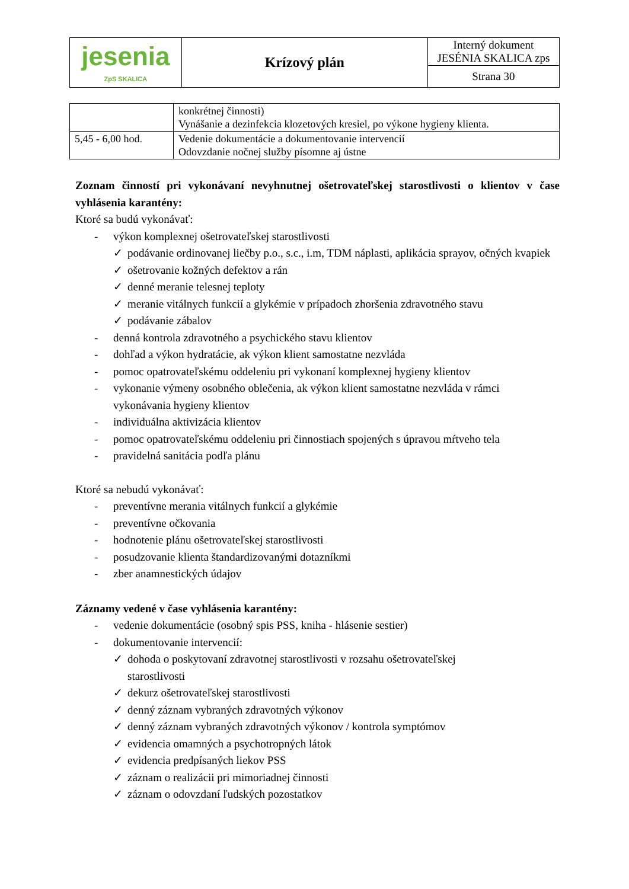| jesenia ZpS SKALICA | Krízový plán | Interný dokument JESÉNIA SKALICA zps |
| | | Strana 30 |
| | konkrétnej činnosti) Vynášanie a dezinfekcia klozetových kresiel, po výkone hygieny klienta. |
| 5,45 - 6,00 hod. | Vedenie dokumentácie a dokumentovanie intervencií Odovzdanie nočnej služby písomne aj ústne |
Zoznam činností pri vykonávaní nevyhnutnej ošetrovateľskej starostlivosti o klientov v čase vyhlásenia karantény:
Ktoré sa budú vykonávať:
- výkon komplexnej ošetrovateľskej starostlivosti
✓ podávanie ordinovanej liečby p.o., s.c., i.m, TDM náplasti, aplikácia sprayov, očných kvapiek
✓ ošetrovanie kožných defektov a rán
✓ denné meranie telesnej teploty
✓ meranie vitálnych funkcií a glykémie v prípadoch zhoršenia zdravotného stavu
✓ podávanie zábalov
- denná kontrola zdravotného a psychického stavu klientov
- dohľad a výkon hydratácie, ak výkon klient samostatne nezvláda
- pomoc opatrovateľskému oddeleniu pri vykonaní komplexnej hygieny klientov
- vykonanie výmeny osobného oblečenia, ak výkon klient samostatne nezvláda v rámci vykonávania hygieny klientov
- individuálna aktivizácia klientov
- pomoc opatrovateľskému oddeleniu pri činnostiach spojených s úpravou mŕtveho tela
- pravidelná sanitácia podľa plánu
Ktoré sa nebudú vykonávať:
- preventívne merania vitálnych funkcií a glykémie
- preventívne očkovania
- hodnotenie plánu ošetrovateľskej starostlivosti
- posudzovanie klienta štandardizovanými dotazníkmi
- zber anamnestických údajov
Záznamy vedené v čase vyhlásenia karantény:
- vedenie dokumentácie (osobný spis PSS, kniha - hlásenie sestier)
- dokumentovanie intervencií:
✓ dohoda o poskytovaní zdravotnej starostlivosti v rozsahu ošetrovateľskej
starostlivosti
✓ dekurz ošetrovateľskej starostlivosti
✓ denný záznam vybraných zdravotných výkonov
✓ denný záznam vybraných zdravotných výkonov / kontrola symptómov
✓ evidencia omamných a psychotropných látok
✓ evidencia predpísaných liekov PSS
✓ záznam o realizácii pri mimoriadnej činnosti
✓ záznam o odovzdaní ľudských pozostatkov